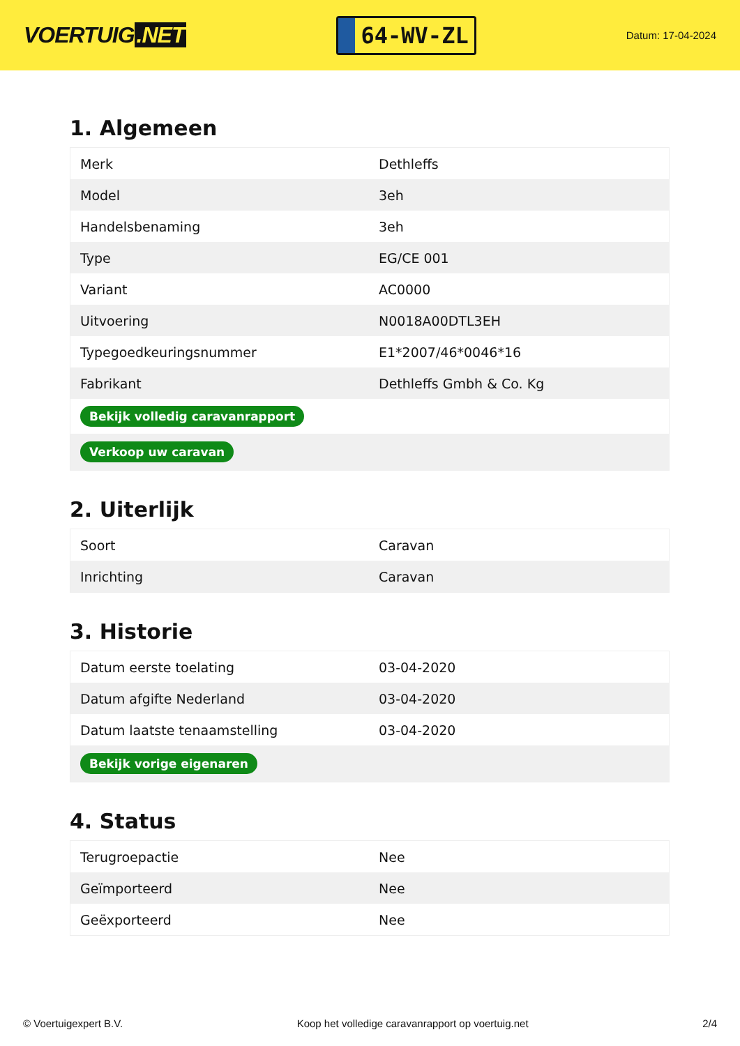VOERTUIG.NET
64-WV-ZL
Datum: 17-04-2024
1. Algemeen
| Merk | Dethleffs |
| Model | 3eh |
| Handelsbenaming | 3eh |
| Type | EG/CE 001 |
| Variant | AC0000 |
| Uitvoering | N0018A00DTL3EH |
| Typegoedkeuringsnummer | E1*2007/46*0046*16 |
| Fabrikant | Dethleffs Gmbh & Co. Kg |
| Bekijk volledig caravanrapport | |
| Verkoop uw caravan | |
2. Uiterlijk
| Soort | Caravan |
| Inrichting | Caravan |
3. Historie
| Datum eerste toelating | 03-04-2020 |
| Datum afgifte Nederland | 03-04-2020 |
| Datum laatste tenaamstelling | 03-04-2020 |
| Bekijk vorige eigenaren | |
4. Status
| Terugroepactie | Nee |
| Geïmporteerd | Nee |
| Geëxporteerd | Nee |
© Voertuigexpert B.V. Koop het volledige caravanrapport op voertuig.net 2/4